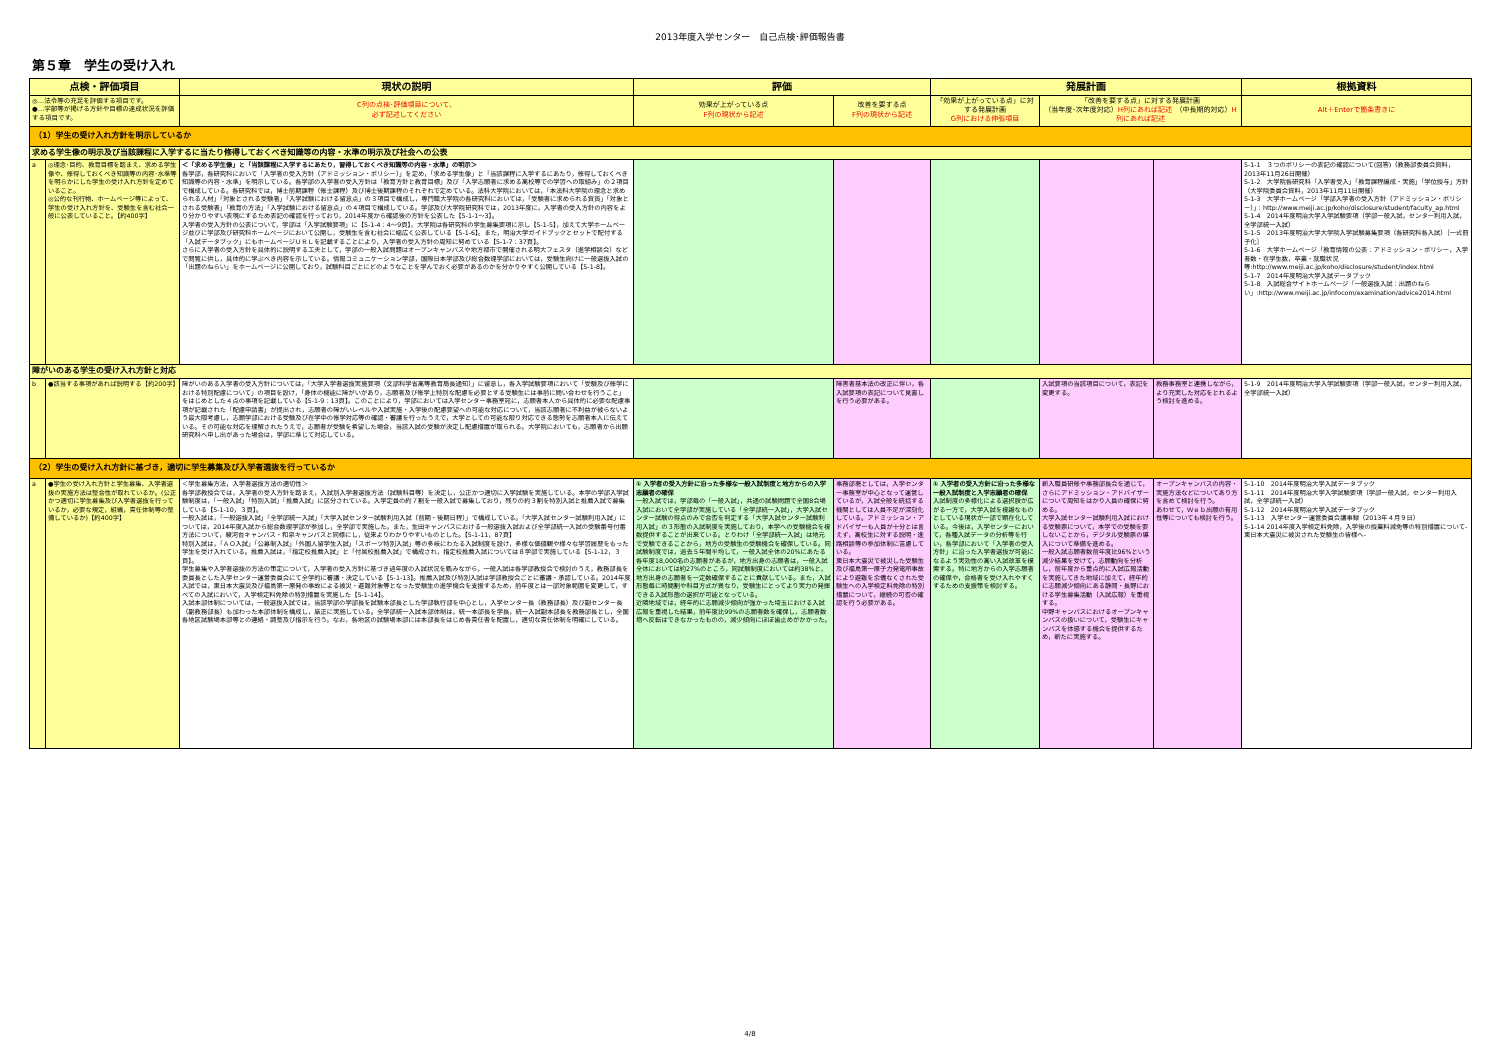2013年度入学センター　自己点検･評価報告書
第５章　学生の受け入れ
| 点検・評価項目 | | 現状の説明 | 評価 | | 発展計画 | | | 根拠資料 |
| --- | --- | --- | --- | --- | --- | --- | --- | --- |
| ◎…法令等の充足を評価する項目です。 ●…学部等が掲げる方針や目標の達成状況を評価する項目です。 | | C列の点検･評価項目について、 必ず記述してください | 効果が上がっている点 F列の現状から記述 | 改善を要する点 F列の現状から記述 | 「効果が上がっている点」に対する発展計画 G列における伸張項目 | 「改善を要する点」に対する発展計画 （当年度･次年度対応） H列にあれば記述 （中長期的対応） H列にあれば記述 | | Alt＋Enterで箇条書きに |
| （1）学生の受け入れ方針を明示しているか | | | | | | | | |
| 求める学生像の明示及び当該課程に入学するに当たり修得しておくべき知識等の内容・水準の明示及び社会への公表 | | | | | | | | |
| a | ◎理念･目的、教育目標を踏まえ、求める学生像や、修得しておくべき知識等の内容･水準等を明らかにした学生の受け入れ方針を定めていること。 ◎公的な刊行物、ホームページ等によって、学生の受け入れ方針を、受験生を含む社会一般に公表していること。【約400字】 | ＜「求める学生像」と「当該課程に入学するにあたり，習得しておくべき知識等の内容・水準」の明示＞ 各学部，各研究科において「入学者の受入方針（アドミッション・ポリシー）」を定め，「求める学生像」と「当該課程に入学するにあたり，修得しておくべき知識等の内容・水準」を明示している。各学部の入学者の受入方針は「教育方針と教育目標」及び「入学志願者に求める高校等での学習への取組み」の２項目で構成している。各研究科では，博士前期課程（修士課程）及び博士後期課程のそれぞれで定めている。法科大学院においては，「本法科大学院の理念と求められる人材」「対象とされる受験者」「入学試験における留意点」の３項目で構成し，専門職大学院の各研究科においては，「受験者に求められる資質」「対象とされる受験者」「教育の方法」「入学試験における留意点」の４項目で構成している。学部及び大学院研究科では，2013年度に，入学者の受入方針の内容をより分かりやすい表現にするため表記の確認を行っており，2014年度から確認後の方針を公表した【5-1-1～3】。 入学者の受入方針の公表について，学部は「入学試験要項」に【5-1-4：4～9頁】，大学院は各研究科の学生募集要項に示し【5-1-5】，加えて大学ホームページ並びに学部及び研究科ホームページにおいて公開し，受験生を含む社会に幅広く公表している【5-1-6】。また，明治大学ガイドブックとセットで配付する「入試データブック」にもホームページＵＲＬを記載することにより，入学者の受入方針の周知に努めている【5-1-7：37頁】。 さらに入学者の受入方針を具体的に説明する工夫として，学部の一般入試問題はオープンキャンパスや地方都市で開催される明大フェスタ（進学相談会）などで閲覧に供し，具体的に学ぶべき内容を示している。情報コミュニケーション学部，国際日本学部及び総合数理学部においては，受験生向けに一般選抜入試の「出題のねらい」をホームページに公開しており，試験科目ごとにどのようなことを学んでおく必要があるのかを分かりやすく公開している【5-1-8】。 | | | | | | 5-1-1 ３つのポリシーの表記の確認について(回答)（教務部委員会資料，2013年11月26日開催） 5-1-2 大学院各研究科「入学者受入」「教育課程編成・実施」「学位授与」方針（大学院委員会資料，2013年11月11日開催） 5-1-3 大学ホームページ「学部入学者の受入方針（アドミッション・ポリシー）」：http://www.meiji.ac.jp/koho/disclosure/student/faculty_ap.html 5-1-4 2014年度明治大学入学試験要項（学部一般入試，センター利用入試，全学部統一入試） 5-1-5 2013年度明治大学大学院入学試験募集要項（各研究科各入試）［一式冊子化］ 5-1-6 大学ホームページ「教育情報の公表：アドミッション・ポリシー，入学者数・在学生数，卒業・就職状況等:http://www.meiji.ac.jp/koho/disclosure/student/index.html 5-1-7 2014年度明治大学入試データブック 5-1-8 入試総合サイトホームページ「一般選抜入試：出題のねらい」:http://www.meiji.ac.jp/infocom/examination/advice2014.html |
| 障がいのある学生の受け入れ方針と対応 | | | | | | | | |
| b | ●該当する事項があれば説明する【約200字】 | 障がいのある入学者の受入方針については，「大学入学者選抜実施要項（文部科学省高等教育局長通知）」に留意し，各入学試験要項において「受験及び修学における特別配慮について」の項目を設け，「身体の機能に障がいがあり，志願者及び修学上特別な配慮を必要とする受験生には事前に問い合わせを行うこと」をはじめとした４点の事項を記載している【5-1-9：13頁】。このことにより，学部においては入学センター事務室宛に，志願者本人から具体的に必要な配慮事項が記載された「配慮申請書」が提出され，志願者の障がいレベルや入試実施・入学後の配慮要望への可能な対応について，当該志願者に不利益が被らないよう最大限考慮し，志願学部における受験及び在学中の修学対応等の確認・審議を行ったうえで，大学としての可能な限り対応できる態勢を志願者本人に伝えている。その可能な対応を理解されたうえで，志願者が受験を希望した場合，当該入試の受験が決定し配慮措置が取られる。大学院においても，志願者から出願研究科へ申し出があった場合は，学部に準じて対応している。 | | 障害者基本法の改正に伴い，各入試要項の表記について見直しを行う必要がある。 | | 入試要項の当該項目について，表記を変更する。 | 教務事務室と連携しながら，より充実した対応をとれるよう検討を進める。 | 5-1-9 2014年度明治大学入学試験要項（学部一般入試，センター利用入試，全学部統一入試） |
| （2）学生の受け入れ方針に基づき，適切に学生募集及び入学者選抜を行っているか | | | | | | | | |
| a | ●学生の受け入れ方針と学生募集、入学者選抜の実施方法は整合性が取れているか。(公正かつ適切に学生募集及び入学者選抜を行っているか，必要な規定，組織，責任体制等の整備しているか)【約400字】 | ＜学生募集方法，入学者選抜方法の適切性＞ 各学部教授会では，入学者の受入方針を踏まえ，入試別入学者選抜方法（試験科目等）を決定し，公正かつ適切に入学試験を実施している。本学の学部入学試験制度は，「一般入試」「特別入試」「推薦入試」に区分されている。入学定員の約７割を一般入試で募集しており，残りの約３割を特別入試と推薦入試で募集している【5-1-10，３頁】。 一般入試は，「一般選抜入試」「全学部統一入試」「大学入試センター試験利用入試（前期・後期日程）」で構成している。「大学入試センター試験利用入試」については，2014年度入試から総合数理学部が参加し，全学部で実施した。また，生田キャンパスにおける一般選抜入試および全学部統一入試の受験番号付番方法について，駿河台キャンパス・和泉キャンパスと同様にし，従来よりわかりやすいものとした。【5-1-11，87頁】 特別入試は，「ＡＯ入試」「公募制入試」「外国人留学生入試」「スポーツ特別入試」等の多岐にわたる入試制度を設け，多様な価値観や様々な学習履歴をもった学生を受け入れている。推薦入試は，「指定校推薦入試」と「付属校推薦入試」で構成され，指定校推薦入試については８学部で実施している【5-1-12，３頁】。 学生募集や入学者選抜の方法の策定について，入学者の受入方針に基づき過年度の入試状況を鑑みながら，一般入試は各学部教授会で検討のうえ，教務部長を委員長とした入学センター運営委員会にて全学的に審議・決定している【5-1-13】。推薦入試及び特別入試は学部教授会ごとに審議・承認している。2014年度入試では，東日本大震災及び福島第一原発の事故による被災・避難対象等となった受験生の進学機会を支援するため，前年度とは一部対象範囲を変更して，すべての入試において，入学検定料免除の特別措置を実施した【5-1-14】。 入試本部体制については，一般選抜入試では，当該学部の学部長を試験本部長とした学部執行部を中心とし，入学センター長（教務部長）及び副センター長（副教務部長）も加わった本部体制を構成し，厳正に実施している。全学部統一入試本部体制は，統一本部長を学長，統一入試副本部長を教務部長とし，全国各地区試験場本部等との連絡・調整及び指示を行う。なお，各地区の試験場本部には本部長をはじめ各責任者を配置し，適切な責任体制を明確にしている。 | ① 入学者の受入方針に沿った多様な一般入試制度と地方からの入学志願者の確保 一般入試では，学部毎の「一般入試」，共通の試験問題で全国8会場入試において全学部が実施している「全学部統一入試」，大学入試センター試験の得点のみで合否を判定する「大学入試センター試験利用入試」の３形態の入試制度を実施しており，本学への受験機会を複数提供することが出来ている。とりわけ「全学部統一入試」は地元で受験できることから，地方の受験生の受験機会を確保している。同試験制度では，過去５年間平均して，一般入試全体の20%にあたる各年度18,000名の志願者があるが，地方出身の志願者は，一般入試全体においては約27%のところ，同試験制度においては約38%と，地方出身の志願者を一定数確保することに貢献している。また，入試形態毎に時間割や科目方式が異なり，受験生にとってより実力の発揮できる入試形態の選択が可能となっている。 近隣地域では，経年的に志願減少傾向が強かった埼玉における入試広報を重視した結果，前年度比99%の志願者数を確保し，志願者数増へ反転はできなかったものの，減少傾向にほぼ歯止めがかかった。 | 事務部署としては，入学センター事務室が中心となって運営しているが，入試全般を統括する機関としては人員不足が深刻化している。アドミッション・アドバイザーも人員が十分とは言えず，高校生に対する説明・進路相談等の参加体制に苦慮している。 東日本大震災で被災した受験生及び福島第一原子力発電所事故により避難を余儀なくされた受験生への入学検定料免除の特別措置について，継続の可否の確認を行う必要がある。 | ① 入学者の受入方針に沿った多様な一般入試制度と入学志願者の確保 入試制度の多様化による選択肢が広がる一方で，大学入試を複雑なものとしている現状が一部で顕在化している。今後は，入学センターにおいて，各種入試データの分析等を行い，各学部において「入学者の受入方針」に沿った入学者選抜が可能になるよう実効性の高い入試改革を模索する。特に地方からの入学志願者の確保や，合格者を受け入れやすくするための支援策を検討する。 | 新入職員研修や事務部長会を通じて，さらにアドミッション・アドバイザーについて周知をはかり人員の確保に努める。 大学入試センター試験利用入試における受験票について，本学での受験を要しないことから，デジタル受験票の導入について準備を進める。 一般入試志願者数前年度比96%という減少結果を受けて，志願動向を分析し，前年度から重点的に入試広報活動を実施してきた地域に加えて，経年的に志願減少傾向にある静岡・長野における学生募集活動（入試広報）を重視する。 中野キャンパスにおけるオープンキャンパスの扱いについて，受験生にキャンパスを体感する機会を提供するため，新たに実施する。 | オープンキャンパスの内容・実施方法などについてあり方を含めて検討を行う。 あわせて，Ｗｅｂ出願の有用性等についても検討を行う。 | 5-1-10 2014年度明治大学入試データブック 5-1-11 2014年度明治大学入学試験要項（学部一般入試，センター利用入試，全学部統一入試） 5-1-12 2014年度明治大学入試データブック 5-1-13 入学センター運営委員会議事録（2013年４月９日） 5-1-14 2014年度入学検定料免除，入学後の授業料減免等の特別措置について-東日本大震災に被災された受験生の皆様へ- |
4/8